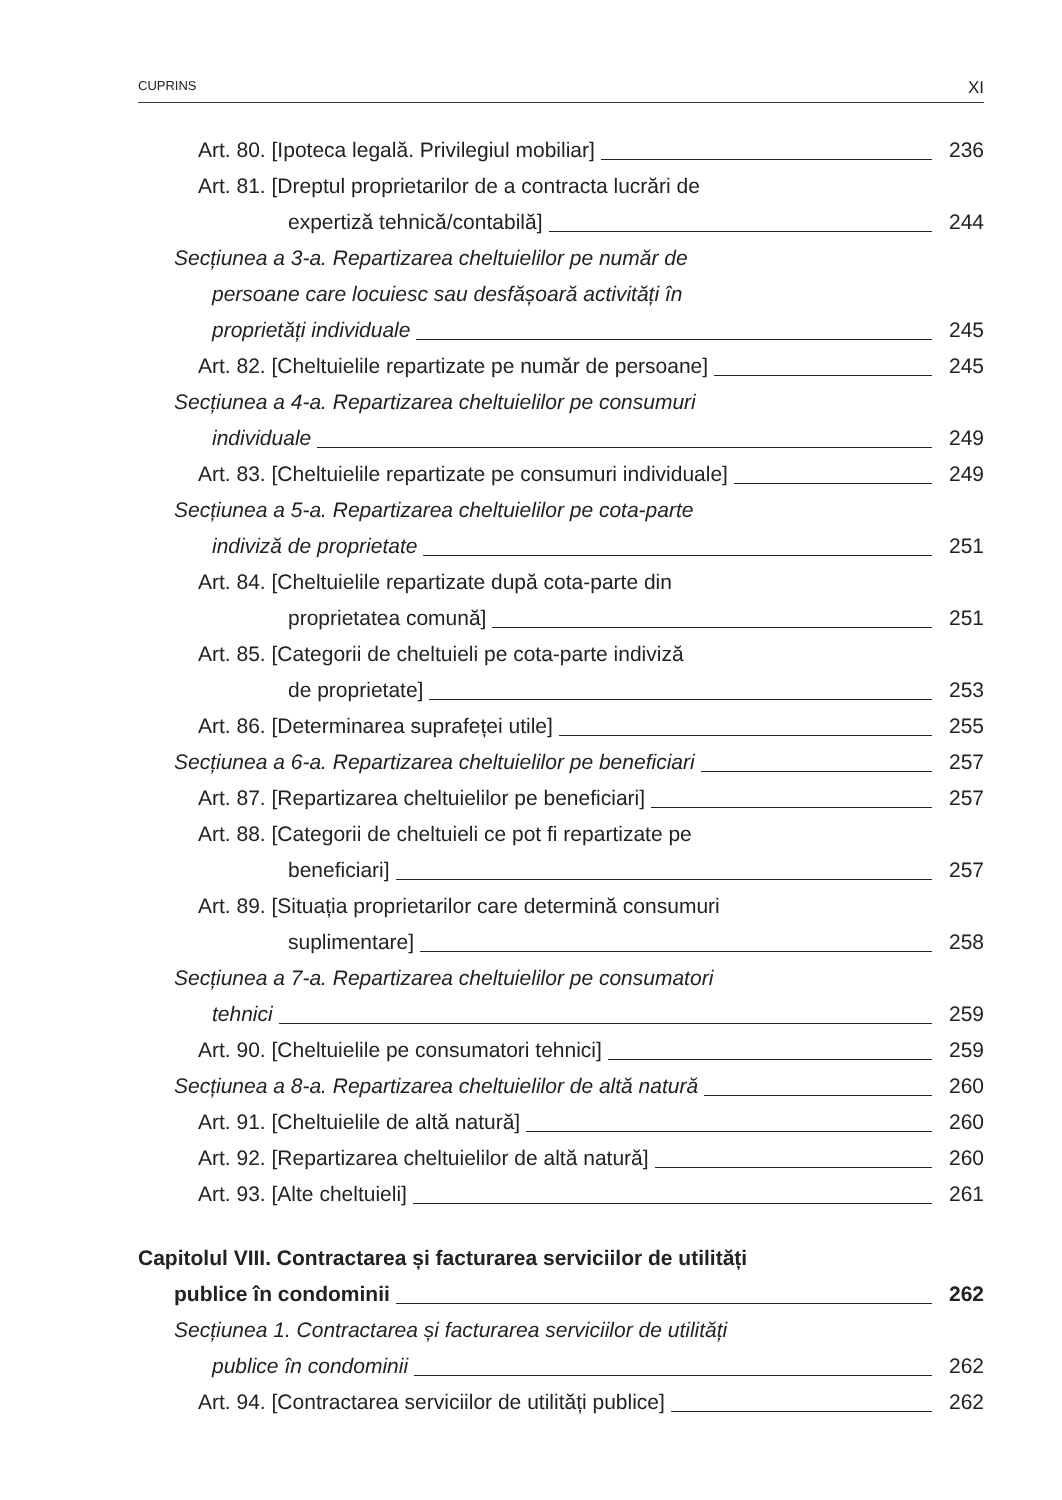CUPRINS XI
Art. 80. [Ipoteca legală. Privilegiul mobiliar] 236
Art. 81. [Dreptul proprietarilor de a contracta lucrări de
expertiză tehnică/contabilă] 244
Secțiunea a 3-a. Repartizarea cheltuielilor pe număr de
persoane care locuiesc sau desfășoară activități în
proprietăți individuale 245
Art. 82. [Cheltuielile repartizate pe număr de persoane] 245
Secțiunea a 4-a. Repartizarea cheltuielilor pe consumuri
individuale 249
Art. 83. [Cheltuielile repartizate pe consumuri individuale] 249
Secțiunea a 5-a. Repartizarea cheltuielilor pe cota-parte
indiviză de proprietate 251
Art. 84. [Cheltuielile repartizate după cota-parte din
proprietatea comună] 251
Art. 85. [Categorii de cheltuieli pe cota-parte indiviză
de proprietate] 253
Art. 86. [Determinarea suprafeței utile] 255
Secțiunea a 6-a. Repartizarea cheltuielilor pe beneficiari 257
Art. 87. [Repartizarea cheltuielilor pe beneficiari] 257
Art. 88. [Categorii de cheltuieli ce pot fi repartizate pe
beneficiari] 257
Art. 89. [Situația proprietarilor care determină consumuri
suplimentare] 258
Secțiunea a 7-a. Repartizarea cheltuielilor pe consumatori
tehnici 259
Art. 90. [Cheltuielile pe consumatori tehnici] 259
Secțiunea a 8-a. Repartizarea cheltuielilor de altă natură 260
Art. 91. [Cheltuielile de altă natură] 260
Art. 92. [Repartizarea cheltuielilor de altă natură] 260
Art. 93. [Alte cheltuieli] 261
Capitolul VIII. Contractarea și facturarea serviciilor de utilități
publice în condominii 262
Secțiunea 1. Contractarea și facturarea serviciilor de utilități
publice în condominii 262
Art. 94. [Contractarea serviciilor de utilități publice] 262